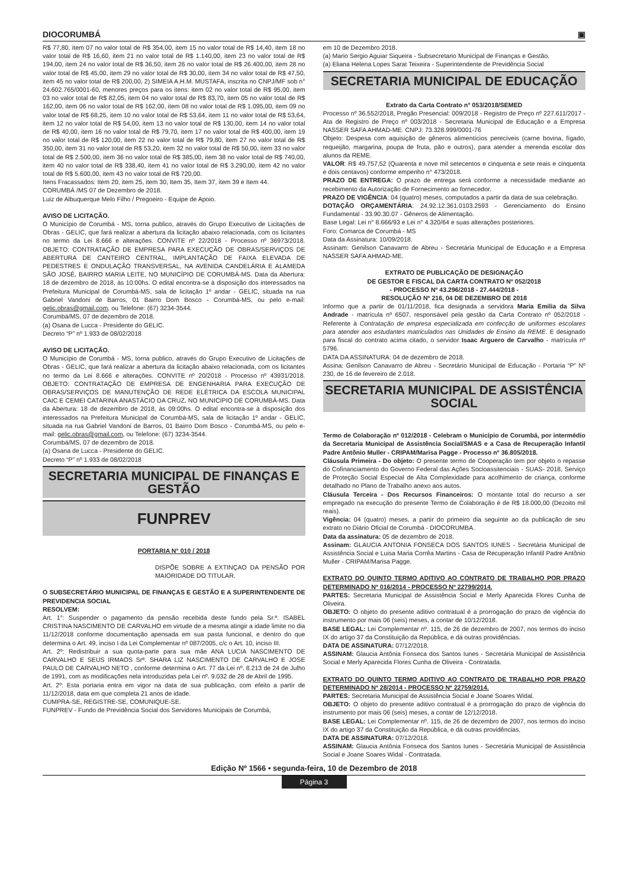DIOCORUMBÁ ▣
R$ 77,80, item 07 no valor total de R$ 354,00, item 15 no valor total de R$ 14,40, item 18 no valor total de R$ 16,60, item 21 no valor total de R$ 1.140,00, item 23 no valor total de R$ 194,00, item 24 no valor total de R$ 36,50, item 26 no valor total de R$ 26.400,00, item 28 no valor total de R$ 45,00, item 29 no valor total de R$ 30,00, item 34 no valor total de R$ 47,50, item 45 no valor total de R$ 200,00, 2) SIMEIA A.H.M. MUSTAFA, inscrita no CNPJ/MF sob n° 24.602.765/0001-60, menores preços para os itens: item 02 no valor total de R$ 95,00, item 03 no valor total de R$ 82,05, item 04 no valor total de R$ 83,70, item 05 no valor total de R$ 162,00, item 06 no valor total de R$ 162,00, item 08 no valor total de R$ 1.095,00, item 09 no valor total de R$ 68,25, item 10 no valor total de R$ 53,64, item 11 no valor total de R$ 53,64, item 12 no valor total de R$ 54,00, item 13 no valor total de R$ 130,00, item 14 no valor total de R$ 40,00, item 16 no valor total de R$ 79,70, item 17 no valor total de R$ 400,00, item 19 no valor total de R$ 120,00, item 22 no valor total de R$ 79,80, item 27 no valor total de R$ 350,00, item 31 no valor total de R$ 53,20, item 32 no valor total de R$ 50,00, item 33 no valor total de R$ 2.500,00, item 36 no valor total de R$ 385,00, item 38 no valor total de R$ 740,00, item 40 no valor total de R$ 338,40, item 41 no valor total de R$ 3.290,00, item 42 no valor total de R$ 5.600,00, item 43 no valor total de R$ 720,00.
Itens Fracassados: Item 20, item 25, item 30, Item 35, Item 37, item 39 e Item 44.
CORUMBÁ /MS 07 de Dezembro de 2018.
Luiz de Albuquerque Melo Filho / Pregoeiro - Equipe de Apoio.
AVISO DE LICITAÇÃO.
O Município de Corumbá - MS, torna publico, através do Grupo Executivo de Licitações de Obras - GELIC, que fará realizar a abertura da licitação abaixo relacionada, com os licitantes no termo da Lei 8.666 e alterações. CONVITE nº 22/2018 - Processo nº 36973/2018. OBJETO: CONTRATAÇÃO DE EMPRESA PARA EXECUÇÃO DE OBRAS/SERVIÇOS DE ABERTURA DE CANTEIRO CENTRAL, IMPLANTAÇÃO DE FAIXA ELEVADA DE PEDESTRES E ONDULAÇÃO TRANSVERSAL, NA AVENIDA CANDELÁRIA E ALAMEDA SÃO JOSÉ, BAIRRO MARIA LEITE, NO MUNICÍPIO DE CORUMBÁ-MS. Data da Abertura: 18 de dezembro de 2018, às 10:00hs. O edital encontra-se à disposição dos interessados na Prefeitura Municipal de Corumbá-MS, sala de licitação 1º andar - GELIC, situada na rua Gabriel Vandoni de Barros, 01 Bairro Dom Bosco - Corumbá-MS, ou pelo e-mail: gelic.obras@gmail.com, ou Telefone: (67) 3234-3544.
Corumbá/MS, 07 de dezembro de 2018.
(a) Osana de Lucca - Presidente do GELIC.
Decreto “P” nº 1.933 de 08/02/2018
AVISO DE LICITAÇÃO.
O Município de Corumbá - MS, torna publico, através do Grupo Executivo de Licitações de Obras - GELIC, que fará realizar a abertura da licitação abaixo relacionada, com os licitantes no termo da Lei 8.666 e alterações. CONVITE nº 20/2018 - Processo nº 43931/2018. OBJETO: CONTRATAÇÃO DE EMPRESA DE ENGENHARIA PARA EXECUÇÃO DE OBRAS/SERVIÇOS DE MANUTENÇÃO DE REDE ELÉTRICA DA ESCOLA MUNICIPAL CAIC E CEMEI CATARINA ANASTÁCIO DA CRUZ, NO MUNICIPIO DE CORUMBÁ-MS. Data da Abertura: 18 de dezembro de 2018, às 09:00hs. O edital encontra-se à disposição dos interessados na Prefeitura Municipal de Corumbá-MS, sala de licitação 1º andar - GELIC, situada na rua Gabriel Vandoni de Barros, 01 Bairro Dom Bosco - Corumbá-MS, ou pelo e-mail: gelic.obras@gmail.com, ou Telefone: (67) 3234-3544.
Corumbá/MS, 07 de dezembro de 2018.
(a) Osana de Lucca - Presidente do GELIC.
Decreto “P” nº 1.933 de 08/02/2018
SECRETARIA MUNICIPAL DE FINANÇAS E GESTÃO
FUNPREV
PORTARIA N° 010 / 2018
DISPÕE SOBRE A EXTINÇAO DA PENSÃO POR MAIORIDADE DO TITULAR.
O SUBSECRETÁRIO MUNICIPAL DE FINANÇAS E GESTÃO E A SUPERINTENDENTE DE PREVIDENCIA SOCIAL
RESOLVEM:
Art. 1°: Suspender o pagamento da pensão recebida deste fundo pela Sr.ª. ISABEL CRISTINA NASCIMENTO DE CARVALHO em virtude de a mesma atingir a idade limite no dia 11/12/2018 conforme documentação apensada em sua pasta funcional, e dentro do que determina o Art. 49, inciso I da Lei Complementar nº 087/2005, c/c o Art. 10, inciso III.
Art. 2º: Redistribuir a sua quota-parte para sua mãe ANA LUCIA NASCIMENTO DE CARVALHO E SEUS IRMAOS Srª. SHARA LIZ NASCIMENTO DE CARVALHO E JOSE PAULO DE CARVALHO NETO , conforme determina o Art. 77 da Lei nº. 8.213 de 24 de Julho de 1991, com as modificações nela introduzidas pela Lei nº. 9.032 de 28 de Abril de 1995.
Art. 2º: Esta portaria entra em vigor na data de sua publicação, com efeito a partir de 11/12/2018, data em que completa 21 anos de idade.
CUMPRA-SE, REGISTRE-SE, COMUNIQUE-SE.
FUNPREV - Fundo de Previdência Social dos Servidores Municipais de Corumbá,
em 10 de Dezembro 2018.
(a) Mario Sergio Aguiar Siqueira - Subsecretario Municipal de Finanças e Gestão.
(a) Eliana Helena Lopes Sarat Teixeira - Superintendente de Previdência Social
SECRETARIA MUNICIPAL DE EDUCAÇÃO
Extrato da Carta Contrato n° 053/2018/SEMED
Processo nº 36.552/2018, Pregão Presencial: 009/2018 - Registro de Preço nº 227.611/2017 - Ata de Registro de Preço nº 003/2018 - Secretaria Municipal de Educação e a Empresa NASSER SAFA AHMAD-ME. CNPJ: 73.328.999/0001-76
Objeto: Despesa com aquisição de gêneros alimentícios perecíveis (carne bovina, fígado, requeijão, margarina, poupa de fruta, pão e outros), para atender a merenda escolar dos alunos da REME.
VALOR: R$ 49.757,52 (Quarenta e nove mil setecentos e cinquenta e sete reais e cinquenta e dois centavos) conforme empenho n° 473/2018.
PRAZO DE ENTREGA: O prazo de entrega será conforme a necessidade mediante ao recebimento da Autorização de Fornecimento ao fornecedor.
PRAZO DE VIGÊNCIA: 04 (quatro) meses, computados a partir da data de sua celebração.
DOTAÇÃO ORÇAMENTÁRIA: 24.92.12.361.0103.2593 - Gerenciamento do Ensino Fundamental - 33.90.30.07 - Gêneros de Alimentação.
Base Legal: Lei n° 8.666/93 e Lei n° 4.320/64 e suas alterações posteriores.
Foro: Comarca de Corumbá - MS
Data da Assinatura: 10/09/2018.
Assinam: Genilson Canavarro de Abreu - Secretária Municipal de Educação e a Empresa NASSER SAFA AHMAD-ME.
EXTRATO DE PUBLICAÇÃO DE DESIGNAÇÃO
DE GESTOR E FISCAL DA CARTA CONTRATO Nº 052/2018
- PROCESSO Nº 43.296/2018 - 27.444/2018 -
RESOLUÇÃO Nº 216, 04 DE DEZEMBRO DE 2018
Informo que a partir de 01/11/2018, fica designada a servidora Maria Emilia da Silva Andrade - matrícula nº 6507, responsável pela gestão da Carta Contrato nº 052/2018 - Referente à Contratação de empresa especializada em confecção de uniformes escolares para atender aos estudantes matriculados nas Unidades de Ensino da REME. E designado para fiscal do contrato acima citado, o servidor Isaac Arguero de Carvalho - matrícula nº 5796.
DATA DA ASSINATURA: 04 de dezembro de 2018.
Assina: Genilson Canavarro de Abreu - Secretário Municipal de Educação - Portaria “P” Nº 230, de 16 de fevereiro de 2.018.
SECRETARIA MUNICIPAL DE ASSISTÊNCIA SOCIAL
Termo de Colaboração nº 012/2018 - Celebram o Município de Corumbá, por intermédio da Secretaria Municipal de Assistência Social/SMAS e a Casa de Recuperação Infantil Padre Antônio Muller - CRIPAM/Marisa Pagge - Processo nº 36.805/2018.
Cláusula Primeira - Do objeto: O presente termo de Cooperação tem por objeto o repasse do Cofinanciamento do Governo Federal das Ações Socioassitenciais - SUAS- 2018, Serviço de Proteção Social Especial de Alta Complexidade para acolhimento de criança, conforme detalhado no Plano de Trabalho anexo aos autos.
Cláusula Terceira - Dos Recursos Financeiros: O montante total do recurso a ser empregado na execução do presente Termo de Colaboração é de R$ 18.000,00 (Dezoito mil reais).
Vigência: 04 (quatro) meses, a partir do primeiro dia seguinte ao da publicação de seu extrato no Diário Oficial de Corumbá - DIOCORUMBA.
Data da assinatura: 05 de dezembro de 2018.
Assinam: GLAUCIA ANTONIA FONSECA DOS SANTOS IUNES - Secretária Municipal de Assistência Social e Luisa Maria Corrêa Martins - Casa de Recuperação Infantil Padre Antônio Muller - CRIPAM/Marisa Pagge.
EXTRATO DO QUINTO TERMO ADITIVO AO CONTRATO DE TRABALHO POR PRAZO DETERMINADO Nº 016/2014 - PROCESSO Nº 22799/2014.
PARTES: Secretaria Municipal de Assistência Social e Merly Aparecida Flores Cunha de Oliveira.
OBJETO: O objeto do presente aditivo contratual é a prorrogação do prazo de vigência do instrumento por mais 06 (seis) meses, a contar de 10/12/2018.
BASE LEGAL: Lei Complementar nº. 115, de 26 de dezembro de 2007, nos termos do inciso IX do artigo 37 da Constituição da República, e dá outras providências.
DATA DE ASSINATURA: 07/12/2018.
ASSINAM: Glaucia Antônia Fonseca dos Santos Iunes - Secretária Municipal de Assistência Social e Merly Aparecida Flores Cunha de Oliveira - Contratada.
EXTRATO DO QUINTO TERMO ADITIVO AO CONTRATO DE TRABALHO POR PRAZO DETERMINADO Nº 28/2014 - PROCESSO Nº 22759/2014.
PARTES: Secretaria Municipal de Assistência Social e Joane Soares Widal.
OBJETO: O objeto do presente aditivo contratual é a prorrogação do prazo de vigência do instrumento por mais 06 (seis) meses, a contar de 12/12/2018.
BASE LEGAL: Lei Complementar nº. 115, de 26 de dezembro de 2007, nos termos do inciso IX do artigo 37 da Constituição da República, e dá outras providências.
DATA DE ASSINATURA: 07/12/2018.
ASSINAM: Glaucia Antônia Fonseca dos Santos Iunes - Secretária Municipal de Assistência Social e Joane Soares Widal - Contratada.
Edição Nº 1566 • segunda-feira, 10 de Dezembro de 2018
Página 3